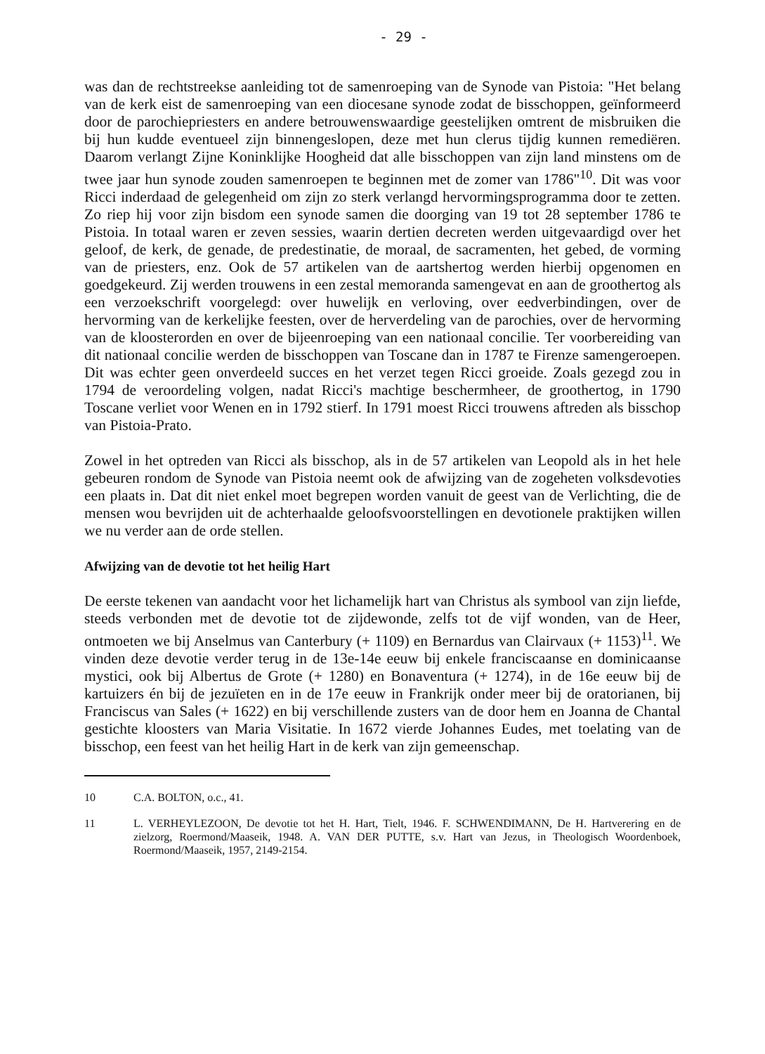- 29 -
was dan de rechtstreekse aanleiding tot de samenroeping van de Synode van Pistoia: "Het belang van de kerk eist de samenroeping van een diocesane synode zodat de bisschoppen, geïnformeerd door de parochiepriesters en andere betrouwenswaardige geestelijken omtrent de misbruiken die bij hun kudde eventueel zijn binnengeslopen, deze met hun clerus tijdig kunnen remediëren. Daarom verlangt Zijne Koninklijke Hoogheid dat alle bisschoppen van zijn land minstens om de twee jaar hun synode zouden samenroepen te beginnen met de zomer van 1786"<sup>10</sup>. Dit was voor Ricci inderdaad de gelegenheid om zijn zo sterk verlangd hervormingsprogramma door te zetten. Zo riep hij voor zijn bisdom een synode samen die doorging van 19 tot 28 september 1786 te Pistoia. In totaal waren er zeven sessies, waarin dertien decreten werden uitgevaardigd over het geloof, de kerk, de genade, de predestinatie, de moraal, de sacramenten, het gebed, de vorming van de priesters, enz. Ook de 57 artikelen van de aartshertog werden hierbij opgenomen en goedgekeurd. Zij werden trouwens in een zestal memoranda samengevat en aan de groothertog als een verzoekschrift voorgelegd: over huwelijk en verloving, over eedverbindingen, over de hervorming van de kerkelijke feesten, over de herverdeling van de parochies, over de hervorming van de kloosterorden en over de bijeenroeping van een nationaal concilie. Ter voorbereiding van dit nationaal concilie werden de bisschoppen van Toscane dan in 1787 te Firenze samengeroepen. Dit was echter geen onverdeeld succes en het verzet tegen Ricci groeide. Zoals gezegd zou in 1794 de veroordeling volgen, nadat Ricci's machtige beschermheer, de groothertog, in 1790 Toscane verliet voor Wenen en in 1792 stierf. In 1791 moest Ricci trouwens aftreden als bisschop van Pistoia-Prato.
Zowel in het optreden van Ricci als bisschop, als in de 57 artikelen van Leopold als in het hele gebeuren rondom de Synode van Pistoia neemt ook de afwijzing van de zogeheten volksdevoties een plaats in. Dat dit niet enkel moet begrepen worden vanuit de geest van de Verlichting, die de mensen wou bevrijden uit de achterhaalde geloofsvoorstellingen en devotionele praktijken willen we nu verder aan de orde stellen.
Afwijzing van de devotie tot het heilig Hart
De eerste tekenen van aandacht voor het lichamelijk hart van Christus als symbool van zijn liefde, steeds verbonden met de devotie tot de zijdewonde, zelfs tot de vijf wonden, van de Heer, ontmoeten we bij Anselmus van Canterbury (+ 1109) en Bernardus van Clairvaux (+ 1153)<sup>11</sup>. We vinden deze devotie verder terug in de 13e-14e eeuw bij enkele franciscaanse en dominicaanse mystici, ook bij Albertus de Grote (+ 1280) en Bonaventura (+ 1274), in de 16e eeuw bij de kartuizers én bij de jezuïeten en in de 17e eeuw in Frankrijk onder meer bij de oratorianen, bij Franciscus van Sales (+ 1622) en bij verschillende zusters van de door hem en Joanna de Chantal gestichte kloosters van Maria Visitatie. In 1672 vierde Johannes Eudes, met toelating van de bisschop, een feest van het heilig Hart in de kerk van zijn gemeenschap.
10 C.A. BOLTON, o.c., 41.
11 L. VERHEYLEZOON, De devotie tot het H. Hart, Tielt, 1946. F. SCHWENDIMANN, De H. Hartverering en de zielzorg, Roermond/Maaseik, 1948. A. VAN DER PUTTE, s.v. Hart van Jezus, in Theologisch Woordenboek, Roermond/Maaseik, 1957, 2149-2154.